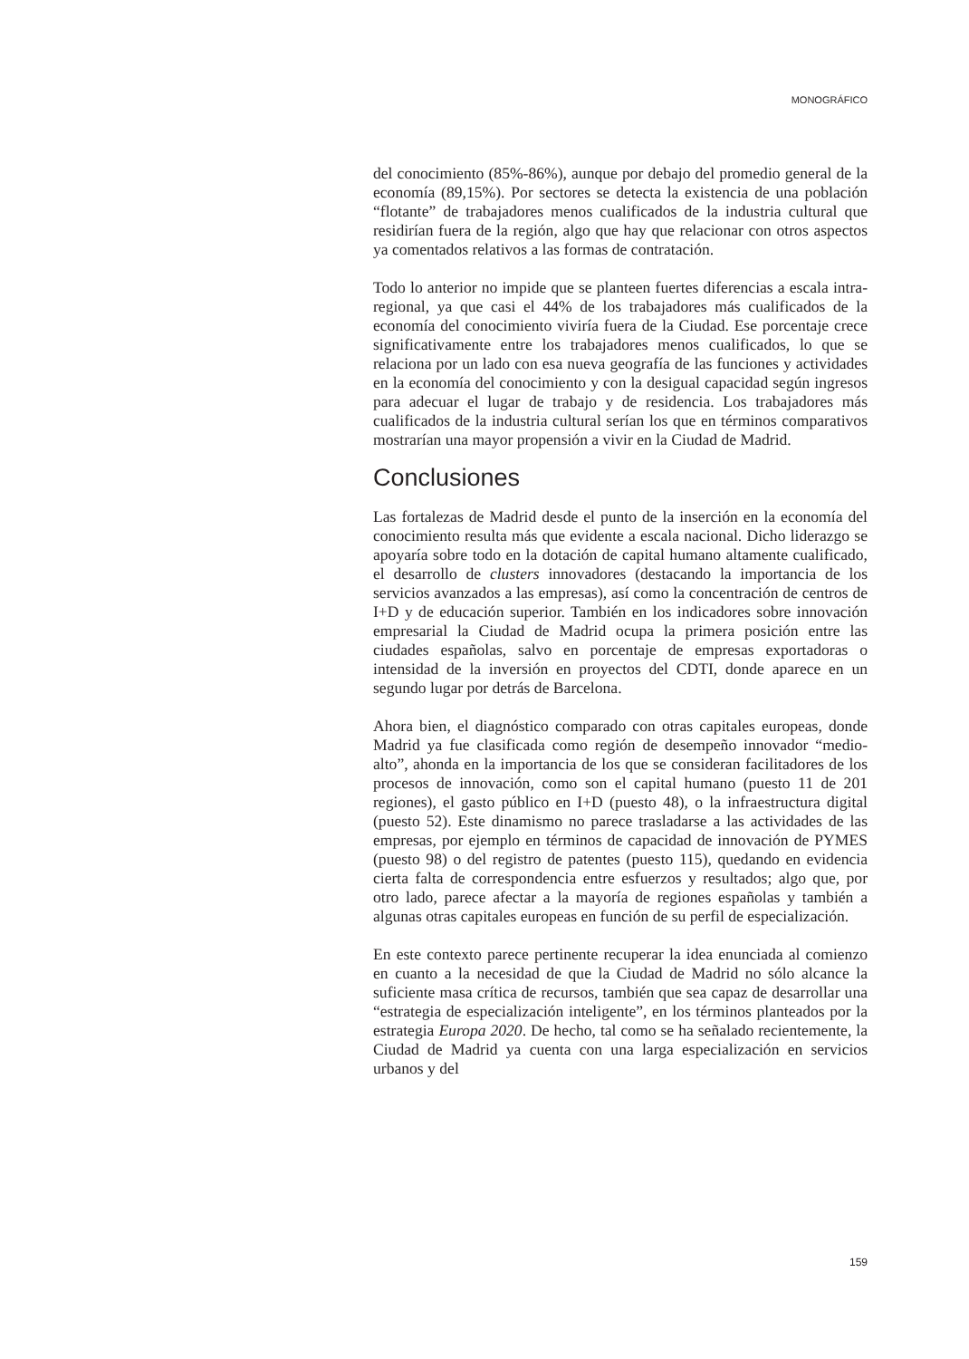MONOGRÁFICO
del conocimiento (85%-86%), aunque por debajo del promedio general de la economía (89,15%). Por sectores se detecta la existencia de una población “flotante” de trabajadores menos cualificados de la industria cultural que residirían fuera de la región, algo que hay que relacionar con otros aspectos ya comentados relativos a las formas de contratación.
Todo lo anterior no impide que se planteen fuertes diferencias a escala intra-regional, ya que casi el 44% de los trabajadores más cualificados de la economía del conocimiento viviría fuera de la Ciudad. Ese porcentaje crece significativamente entre los trabajadores menos cualificados, lo que se relaciona por un lado con esa nueva geografía de las funciones y actividades en la economía del conocimiento y con la desigual capacidad según ingresos para adecuar el lugar de trabajo y de residencia. Los trabajadores más cualificados de la industria cultural serían los que en términos comparativos mostrarían una mayor propensión a vivir en la Ciudad de Madrid.
Conclusiones
Las fortalezas de Madrid desde el punto de la inserción en la economía del conocimiento resulta más que evidente a escala nacional. Dicho liderazgo se apoyaría sobre todo en la dotación de capital humano altamente cualificado, el desarrollo de clusters innovadores (destacando la importancia de los servicios avanzados a las empresas), así como la concentración de centros de I+D y de educación superior. También en los indicadores sobre innovación empresarial la Ciudad de Madrid ocupa la primera posición entre las ciudades españolas, salvo en porcentaje de empresas exportadoras o intensidad de la inversión en proyectos del CDTI, donde aparece en un segundo lugar por detrás de Barcelona.
Ahora bien, el diagnóstico comparado con otras capitales europeas, donde Madrid ya fue clasificada como región de desempeño innovador “medio-alto”, ahonda en la importancia de los que se consideran facilitadores de los procesos de innovación, como son el capital humano (puesto 11 de 201 regiones), el gasto público en I+D (puesto 48), o la infraestructura digital (puesto 52). Este dinamismo no parece trasladarse a las actividades de las empresas, por ejemplo en términos de capacidad de innovación de PYMES (puesto 98) o del registro de patentes (puesto 115), quedando en evidencia cierta falta de correspondencia entre esfuerzos y resultados; algo que, por otro lado, parece afectar a la mayoría de regiones españolas y también a algunas otras capitales europeas en función de su perfil de especialización.
En este contexto parece pertinente recuperar la idea enunciada al comienzo en cuanto a la necesidad de que la Ciudad de Madrid no sólo alcance la suficiente masa crítica de recursos, también que sea capaz de desarrollar una “estrategia de especialización inteligente”, en los términos planteados por la estrategia Europa 2020. De hecho, tal como se ha señalado recientemente, la Ciudad de Madrid ya cuenta con una larga especialización en servicios urbanos y del
159